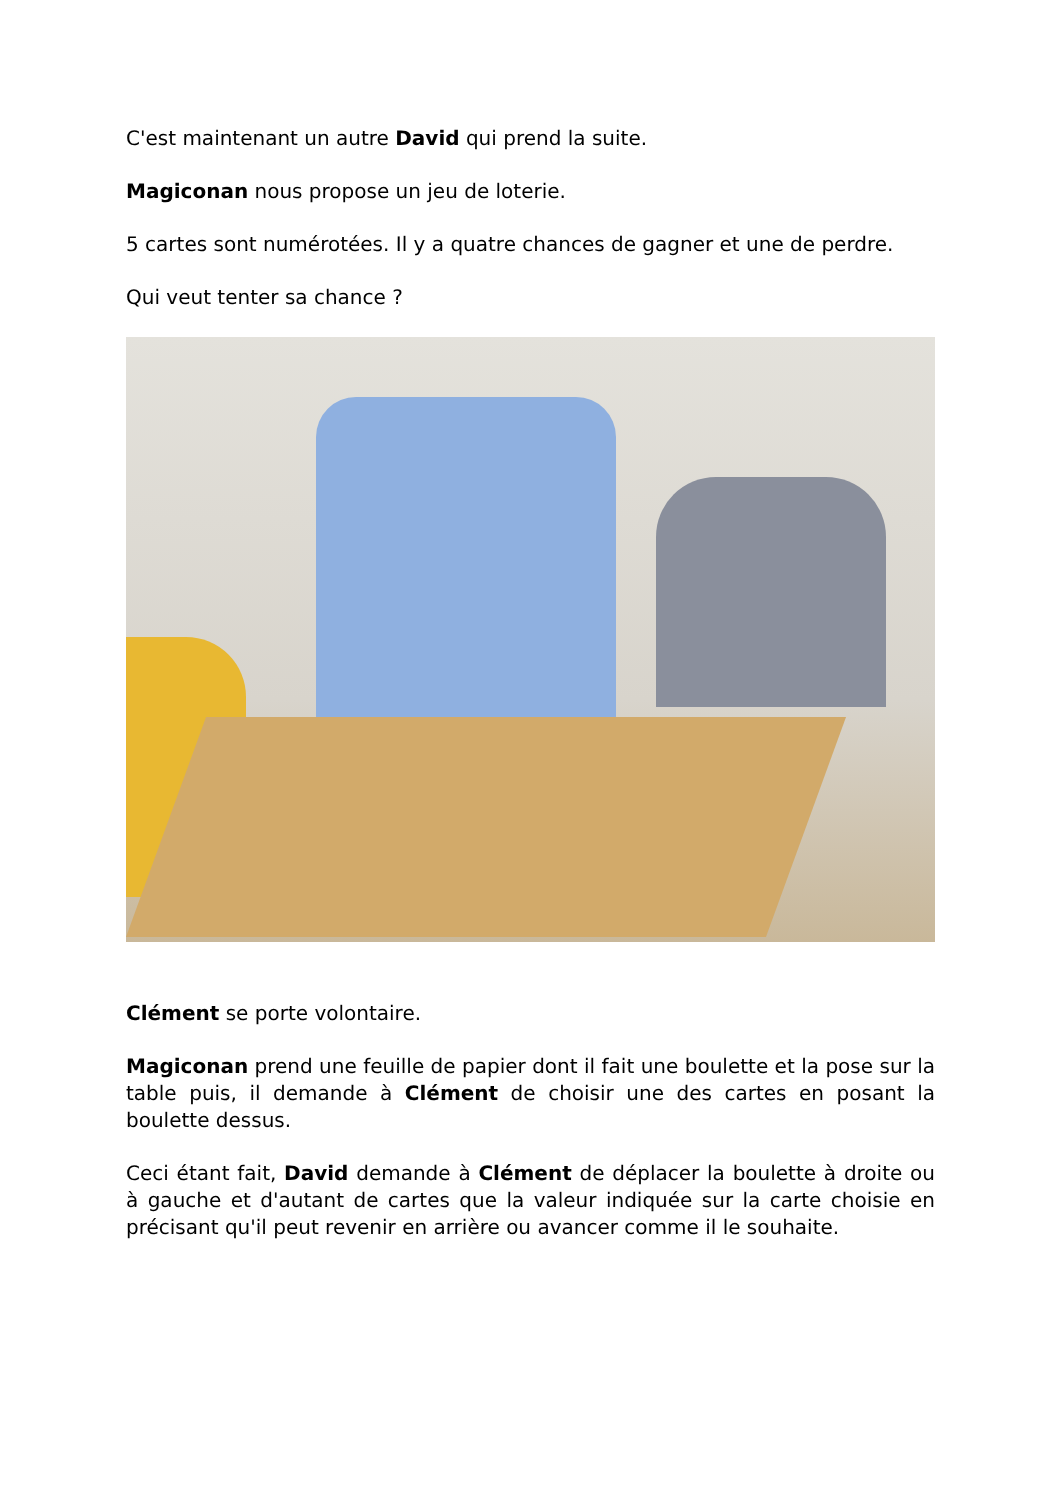C'est maintenant un autre David qui prend la suite.
Magiconan nous propose un jeu de loterie.
5 cartes sont numérotées. Il y a quatre chances de gagner et une de perdre.
Qui veut tenter sa chance ?
Clément se porte volontaire.
Magiconan prend une feuille de papier dont il fait une boulette et la pose sur la table puis, il demande à Clément de choisir une des cartes en posant la boulette dessus.
Ceci étant fait, David demande à Clément de déplacer la boulette à droite ou à gauche et d'autant de cartes que la valeur indiquée sur la carte choisie en précisant qu'il peut revenir en arrière ou avancer comme il le souhaite.